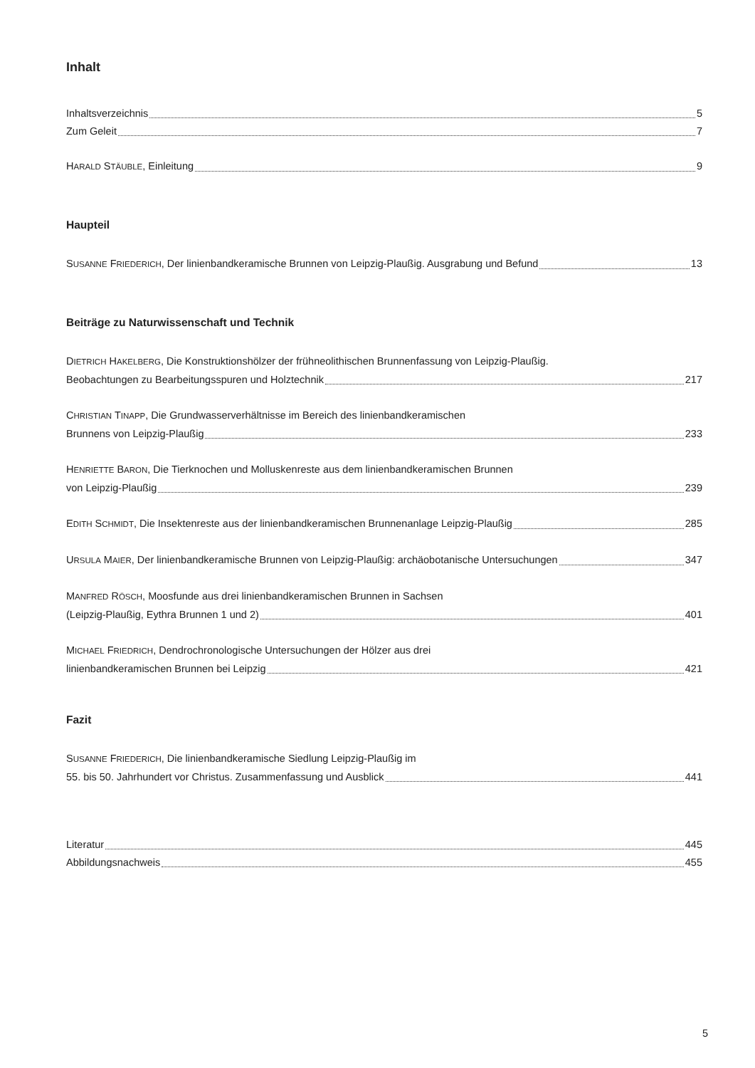Inhalt
Inhaltsverzeichnis 5
Zum Geleit 7
HARALD STÄUBLE, Einleitung 9
Haupteil
SUSANNE FRIEDERICH, Der linienbandkeramische Brunnen von Leipzig-Plaußig. Ausgrabung und Befund 13
Beiträge zu Naturwissenschaft und Technik
DIETRICH HAKELBERG, Die Konstruktionshölzer der frühneolithischen Brunnenfassung von Leipzig-Plaußig.
Beobachtungen zu Bearbeitungsspuren und Holztechnik 217
CHRISTIAN TINAPP, Die Grundwasserverhältnisse im Bereich des linienbandkeramischen
Brunnens von Leipzig-Plaußig 233
HENRIETTE BARON, Die Tierknochen und Molluskenreste aus dem linienbandkeramischen Brunnen
von Leipzig-Plaußig 239
EDITH SCHMIDT, Die Insektenreste aus der linienbandkeramischen Brunnenanlage Leipzig-Plaußig 285
URSULA MAIER, Der linienbandkeramische Brunnen von Leipzig-Plaußig: archäobotanische Untersuchungen 347
MANFRED RÖSCH, Moosfunde aus drei linienbandkeramischen Brunnen in Sachsen
(Leipzig-Plaußig, Eythra Brunnen 1 und 2) 401
MICHAEL FRIEDRICH, Dendrochronologische Untersuchungen der Hölzer aus drei
linienbandkeramischen Brunnen bei Leipzig 421
Fazit
SUSANNE FRIEDERICH, Die linienbandkeramische Siedlung Leipzig-Plaußig im
55. bis 50. Jahrhundert vor Christus. Zusammenfassung und Ausblick 441
Literatur 445
Abbildungsnachweis 455
5